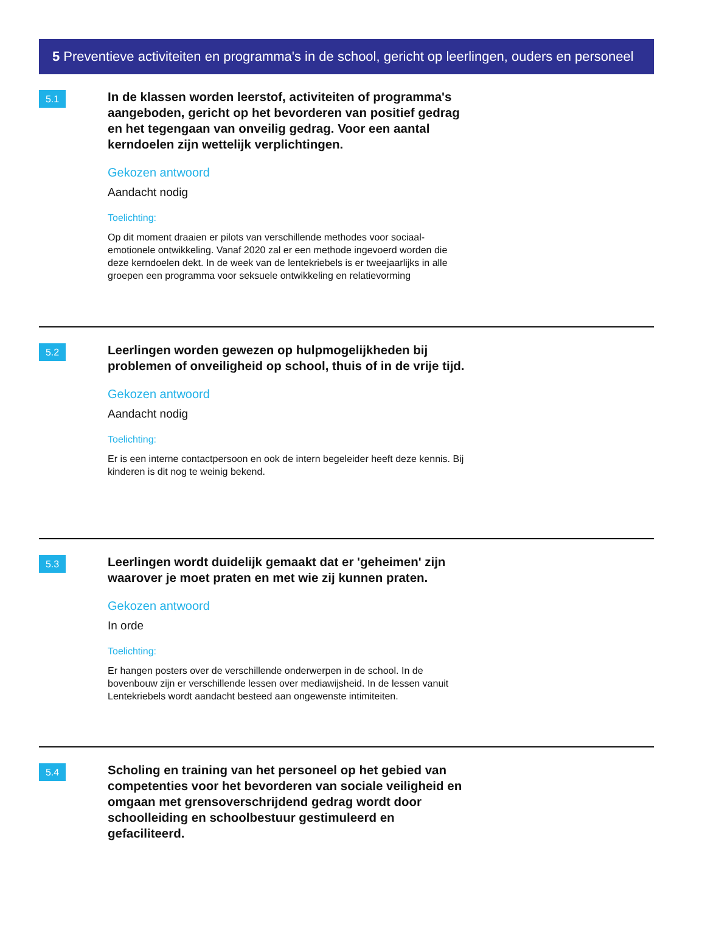5 Preventieve activiteiten en programma's in de school, gericht op leerlingen, ouders en personeel
5.1
In de klassen worden leerstof, activiteiten of programma's aangeboden, gericht op het bevorderen van positief gedrag en het tegengaan van onveilig gedrag. Voor een aantal kerndoelen zijn wettelijk verplichtingen.
Gekozen antwoord
Aandacht nodig
Toelichting:
Op dit moment draaien er pilots van verschillende methodes voor sociaal-emotionele ontwikkeling. Vanaf 2020 zal er een methode ingevoerd worden die deze kerndoelen dekt. In de week van de lentekriebels is er tweejaarlijks in alle groepen een programma voor seksuele ontwikkeling en relatievorming
5.2
Leerlingen worden gewezen op hulpmogelijkheden bij problemen of onveiligheid op school, thuis of in de vrije tijd.
Gekozen antwoord
Aandacht nodig
Toelichting:
Er is een interne contactpersoon en ook de intern begeleider heeft deze kennis. Bij kinderen is dit nog te weinig bekend.
5.3
Leerlingen wordt duidelijk gemaakt dat er 'geheimen' zijn waarover je moet praten en met wie zij kunnen praten.
Gekozen antwoord
In orde
Toelichting:
Er hangen posters over de verschillende onderwerpen in de school. In de bovenbouw zijn er verschillende lessen over mediawijsheid. In de lessen vanuit Lentekriebels wordt aandacht besteed aan ongewenste intimiteiten.
5.4
Scholing en training van het personeel op het gebied van competenties voor het bevorderen van sociale veiligheid en omgaan met grensoverschrijdend gedrag wordt door schoolleiding en schoolbestuur gestimuleerd en gefaciliteerd.